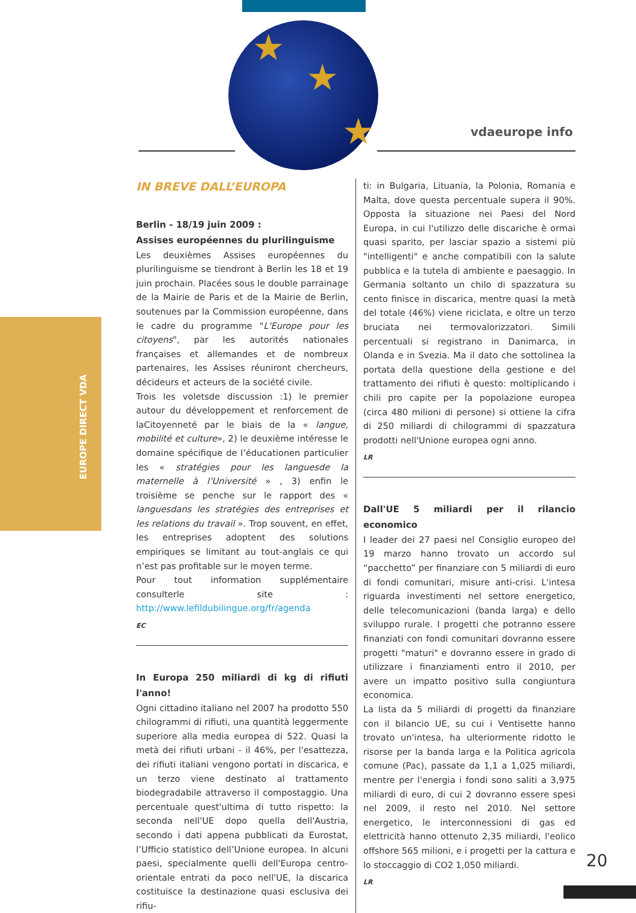★
★
★
vdaeurope info
EUROPE DIRECT VDA
IN BREVE DALL’EUROPA
Berlin - 18/19 juin 2009 :
Assises européennes du plurilinguisme
Les deuxièmes Assises européennes du plurilinguisme se tiendront à Berlin les 18 et 19 juin prochain. Placées sous le double parrainage de la Mairie de Paris et de la Mairie de Berlin, soutenues par la Commission européenne, dans le cadre du programme "L'Europe pour les citoyens", par les autorités nationales françaises et allemandes et de nombreux partenaires, les Assises réuniront chercheurs, décideurs et acteurs de la société civile.
Trois les voletsde discussion :1) le premier autour du développement et renforcement de laCitoyenneté par le biais de la « langue, mobilité et culture», 2) le deuxième intéresse le domaine spécifique de l’éducationen particulier les « stratégies pour les languesde la maternelle à l’Université » , 3) enfin le troisième se penche sur le rapport des « languesdans les stratégies des entreprises et les relations du travail ». Trop souvent, en effet, les entreprises adoptent des solutions empiriques se limitant au tout-anglais ce qui n’est pas profitable sur le moyen terme.
Pour tout information supplémentaire consulterle site : http://www.lefildubilingue.org/fr/agenda
EC
In Europa 250 miliardi di kg di rifiuti l'anno!
Ogni cittadino italiano nel 2007 ha prodotto 550 chilogrammi di rifiuti, una quantità leggermente superiore alla media europea di 522. Quasi la metà dei rifiuti urbani - il 46%, per l'esattezza, dei rifiuti italiani vengono portati in discarica, e un terzo viene destinato al trattamento biodegradabile attraverso il compostaggio. Una percentuale quest'ultima di tutto rispetto: la seconda nell'UE dopo quella dell'Austria, secondo i dati appena pubblicati da Eurostat, l’Ufficio statistico dell’Unione europea. In alcuni paesi, specialmente quelli dell'Europa centro-orientale entrati da poco nell'UE, la discarica costituisce la destinazione quasi esclusiva dei rifiu-
ti: in Bulgaria, Lituania, la Polonia, Romania e Malta, dove questa percentuale supera il 90%. Opposta la situazione nei Paesi del Nord Europa, in cui l'utilizzo delle discariche è ormai quasi sparito, per lasciar spazio a sistemi più "intelligenti" e anche compatibili con la salute pubblica e la tutela di ambiente e paesaggio. In Germania soltanto un chilo di spazzatura su cento finisce in discarica, mentre quasi la metà del totale (46%) viene riciclata, e oltre un terzo bruciata nei termovalorizzatori. Simili percentuali si registrano in Danimarca, in Olanda e in Svezia. Ma il dato che sottolinea la portata della questione della gestione e del trattamento dei rifiuti è questo: moltiplicando i chili pro capite per la popolazione europea (circa 480 milioni di persone) si ottiene la cifra di 250 miliardi di chilogrammi di spazzatura prodotti nell'Unione europea ogni anno.
LR
Dall'UE 5 miliardi per il rilancio economico
I leader dei 27 paesi nel Consiglio europeo del 19 marzo hanno trovato un accordo sul “pacchetto” per finanziare con 5 miliardi di euro di fondi comunitari, misure anti-crisi. L'intesa riguarda investimenti nel settore energetico, delle telecomunicazioni (banda larga) e dello sviluppo rurale. I progetti che potranno essere finanziati con fondi comunitari dovranno essere progetti "maturi" e dovranno essere in grado di utilizzare i finanziamenti entro il 2010, per avere un impatto positivo sulla congiuntura economica.
La lista da 5 miliardi di progetti da finanziare con il bilancio UE, su cui i Ventisette hanno trovato un'intesa, ha ulteriormente ridotto le risorse per la banda larga e la Politica agricola comune (Pac), passate da 1,1 a 1,025 miliardi, mentre per l'energia i fondi sono saliti a 3,975 miliardi di euro, di cui 2 dovranno essere spesi nel 2009, il resto nel 2010. Nel settore energetico, le interconnessioni di gas ed elettricità hanno ottenuto 2,35 miliardi, l'eolico offshore 565 milioni, e i progetti per la cattura e lo stoccaggio di CO2 1,050 miliardi.
LR
20